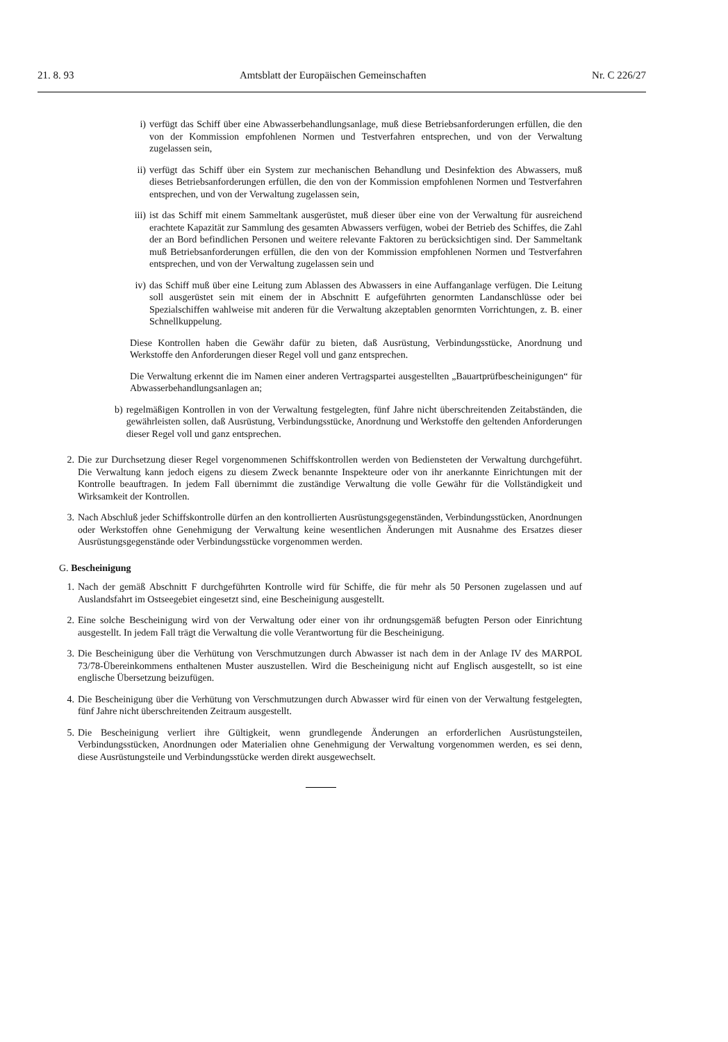21. 8. 93 Amtsblatt der Europäischen Gemeinschaften Nr. C 226/27
i) verfügt das Schiff über eine Abwasserbehandlungsanlage, muß diese Betriebsanforderungen erfüllen, die den von der Kommission empfohlenen Normen und Testverfahren entsprechen, und von der Verwaltung zugelassen sein,
ii) verfügt das Schiff über ein System zur mechanischen Behandlung und Desinfektion des Abwassers, muß dieses Betriebsanforderungen erfüllen, die den von der Kommission empfohlenen Normen und Testverfahren entsprechen, und von der Verwaltung zugelassen sein,
iii) ist das Schiff mit einem Sammeltank ausgerüstet, muß dieser über eine von der Verwaltung für ausreichend erachtete Kapazität zur Sammlung des gesamten Abwassers verfügen, wobei der Betrieb des Schiffes, die Zahl der an Bord befindlichen Personen und weitere relevante Faktoren zu berücksichtigen sind. Der Sammeltank muß Betriebsanforderungen erfüllen, die den von der Kommission empfohlenen Normen und Testverfahren entsprechen, und von der Verwaltung zugelassen sein und
iv) das Schiff muß über eine Leitung zum Ablassen des Abwassers in eine Auffanganlage verfügen. Die Leitung soll ausgerüstet sein mit einem der in Abschnitt E aufgeführten genormten Landanschlüsse oder bei Spezialschiffen wahlweise mit anderen für die Verwaltung akzeptablen genormten Vorrichtungen, z. B. einer Schnellkuppelung.
Diese Kontrollen haben die Gewähr dafür zu bieten, daß Ausrüstung, Verbindungsstücke, Anordnung und Werkstoffe den Anforderungen dieser Regel voll und ganz entsprechen.
Die Verwaltung erkennt die im Namen einer anderen Vertragspartei ausgestellten „Bauartprüfbescheinigungen“ für Abwasserbehandlungsanlagen an;
b) regelmäßigen Kontrollen in von der Verwaltung festgelegten, fünf Jahre nicht überschreitenden Zeitabständen, die gewährleisten sollen, daß Ausrüstung, Verbindungsstücke, Anordnung und Werkstoffe den geltenden Anforderungen dieser Regel voll und ganz entsprechen.
2. Die zur Durchsetzung dieser Regel vorgenommenen Schiffskontrollen werden von Bediensteten der Verwaltung durchgeführt. Die Verwaltung kann jedoch eigens zu diesem Zweck benannte Inspekteure oder von ihr anerkannte Einrichtungen mit der Kontrolle beauftragen. In jedem Fall übernimmt die zuständige Verwaltung die volle Gewähr für die Vollständigkeit und Wirksamkeit der Kontrollen.
3. Nach Abschluß jeder Schiffskontrolle dürfen an den kontrollierten Ausrüstungsgegenständen, Verbindungsstücken, Anordnungen oder Werkstoffen ohne Genehmigung der Verwaltung keine wesentlichen Änderungen mit Ausnahme des Ersatzes dieser Ausrüstungsgegenstände oder Verbindungsstücke vorgenommen werden.
G. Bescheinigung
1. Nach der gemäß Abschnitt F durchgeführten Kontrolle wird für Schiffe, die für mehr als 50 Personen zugelassen und auf Auslandsfahrt im Ostseegebiet eingesetzt sind, eine Bescheinigung ausgestellt.
2. Eine solche Bescheinigung wird von der Verwaltung oder einer von ihr ordnungsgemäß befugten Person oder Einrichtung ausgestellt. In jedem Fall trägt die Verwaltung die volle Verantwortung für die Bescheinigung.
3. Die Bescheinigung über die Verhütung von Verschmutzungen durch Abwasser ist nach dem in der Anlage IV des MARPOL 73/78-Übereinkommens enthaltenen Muster auszustellen. Wird die Bescheinigung nicht auf Englisch ausgestellt, so ist eine englische Übersetzung beizufügen.
4. Die Bescheinigung über die Verhütung von Verschmutzungen durch Abwasser wird für einen von der Verwaltung festgelegten, fünf Jahre nicht überschreitenden Zeitraum ausgestellt.
5. Die Bescheinigung verliert ihre Gültigkeit, wenn grundlegende Änderungen an erforderlichen Ausrüstungsteilen, Verbindungsstücken, Anordnungen oder Materialien ohne Genehmigung der Verwaltung vorgenommen werden, es sei denn, diese Ausrüstungsteile und Verbindungsstücke werden direkt ausgewechselt.